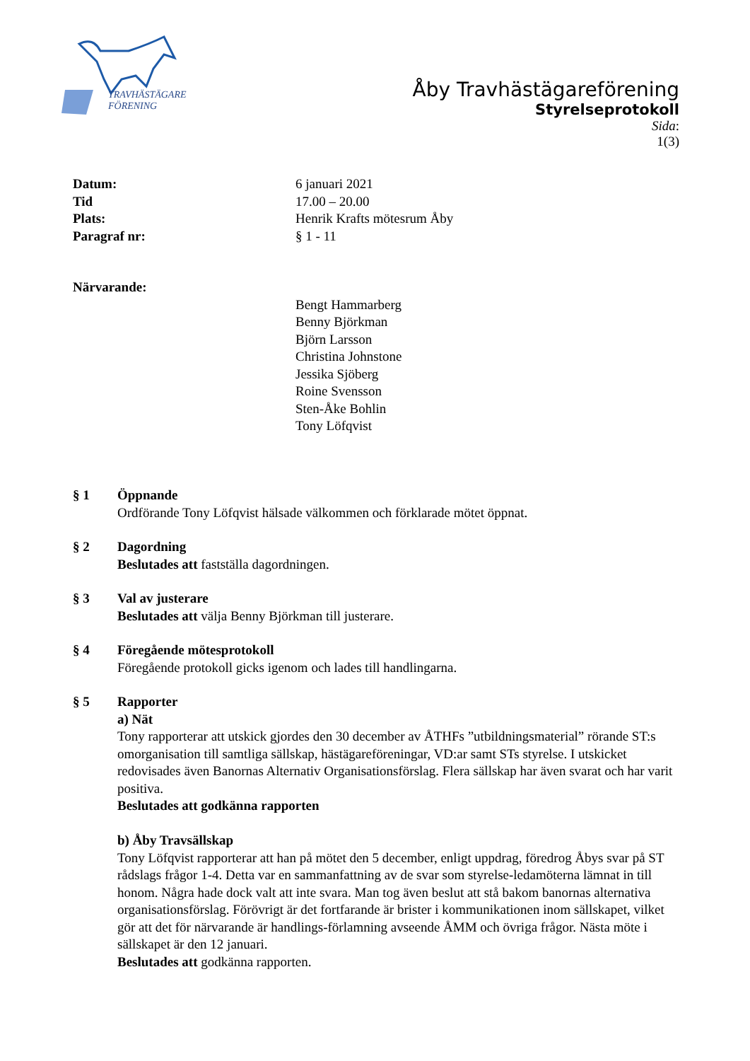TRAVHÄSTÄGARE
FÖRENING
Åby Travhästägareförening
Styrelseprotokoll
Sida:
1(3)
Datum: 6 januari 2021
Tid 17.00 – 20.00
Plats: Henrik Krafts mötesrum Åby
Paragraf nr: § 1 - 11
Närvarande:
Bengt Hammarberg
Benny Björkman
Björn Larsson
Christina Johnstone
Jessika Sjöberg
Roine Svensson
Sten-Åke Bohlin
Tony Löfqvist
§ 1 Öppnande
Ordförande Tony Löfqvist hälsade välkommen och förklarade mötet öppnat.
§ 2 Dagordning
Beslutades att fastställa dagordningen.
§ 3 Val av justerare
Beslutades att välja Benny Björkman till justerare.
§ 4 Föregående mötesprotokoll
Föregående protokoll gicks igenom och lades till handlingarna.
§ 5 Rapporter
a) Nät
Tony rapporterar att utskick gjordes den 30 december av ÅTHFs ”utbildningsmaterial” rörande ST:s omorganisation till samtliga sällskap, hästägareföreningar, VD:ar samt STs styrelse. I utskicket redovisades även Banornas Alternativ Organisationsförslag. Flera sällskap har även svarat och har varit positiva.
Beslutades att godkänna rapporten
b) Åby Travsällskap
Tony Löfqvist rapporterar att han på mötet den 5 december, enligt uppdrag, föredrog Åbys svar på ST rådslags frågor 1-4. Detta var en sammanfattning av de svar som styrelse-ledamöterna lämnat in till honom. Några hade dock valt att inte svara. Man tog även beslut att stå bakom banornas alternativa organisationsförslag. Förövrigt är det fortfarande är brister i kommunikationen inom sällskapet, vilket gör att det för närvarande är handlings-förlamning avseende ÅMM och övriga frågor. Nästa möte i sällskapet är den 12 januari.
Beslutades att godkänna rapporten.